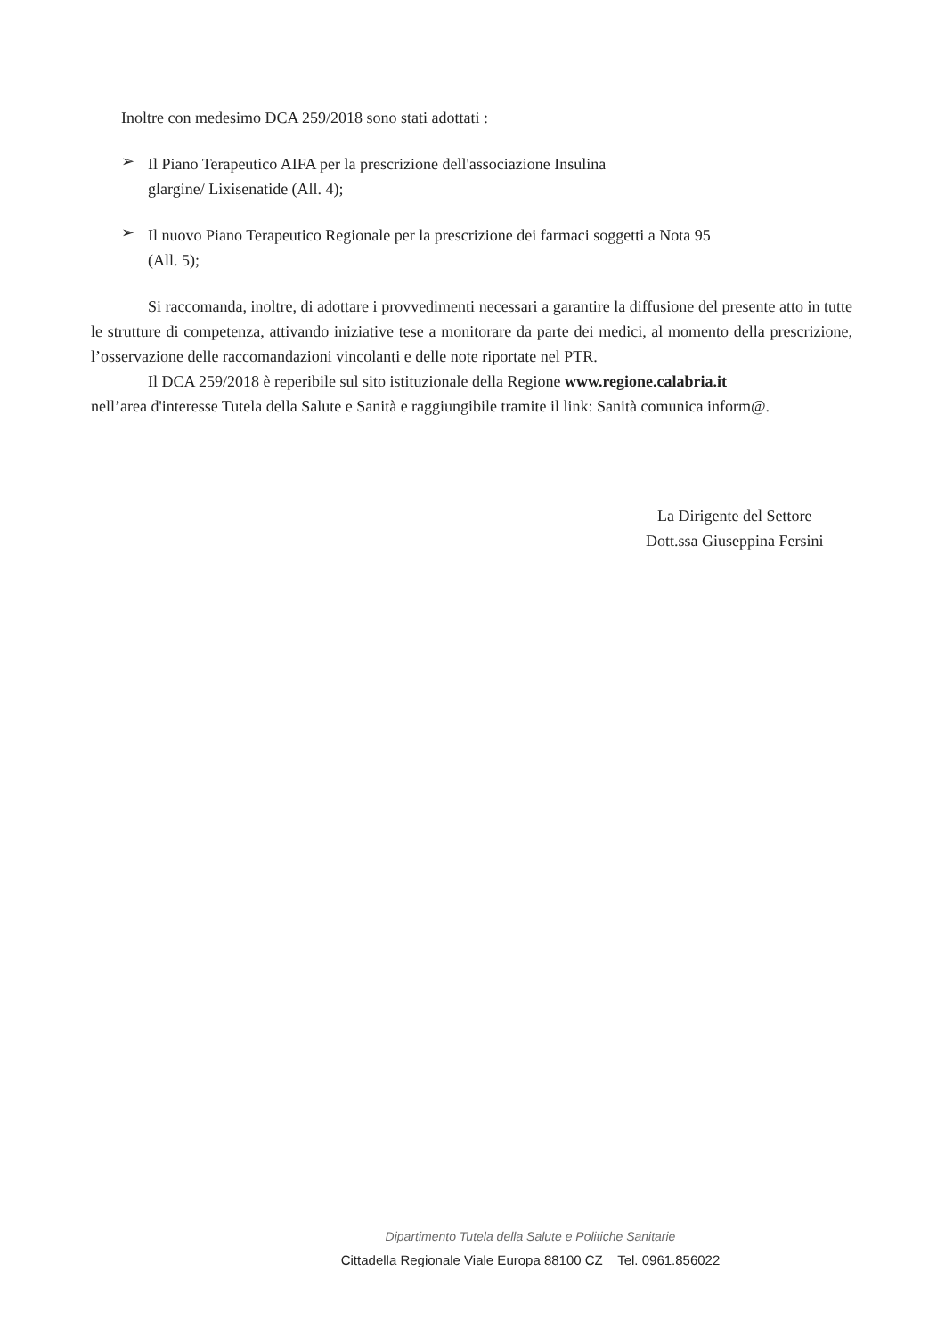Inoltre con medesimo DCA 259/2018 sono stati adottati :
➢
Il Piano Terapeutico AIFA per la prescrizione dell'associazione Insulina
glargine/ Lixisenatide (All. 4);
➢
Il nuovo Piano Terapeutico Regionale per la prescrizione dei farmaci soggetti a Nota 95
(All. 5);
Si raccomanda, inoltre, di adottare i provvedimenti necessari a garantire la diffusione del presente atto in tutte le strutture di competenza, attivando iniziative tese a monitorare da parte dei medici, al momento della prescrizione, l’osservazione delle raccomandazioni vincolanti e delle note riportate nel PTR.
Il DCA 259/2018 è reperibile sul sito istituzionale della Regione www.regione.calabria.it
nell’area d'interesse Tutela della Salute e Sanità e raggiungibile tramite il link: Sanità comunica inform@.
La Dirigente del Settore
Dott.ssa Giuseppina Fersini
Dipartimento Tutela della Salute e Politiche Sanitarie
Cittadella Regionale Viale Europa 88100 CZ Tel. 0961.856022